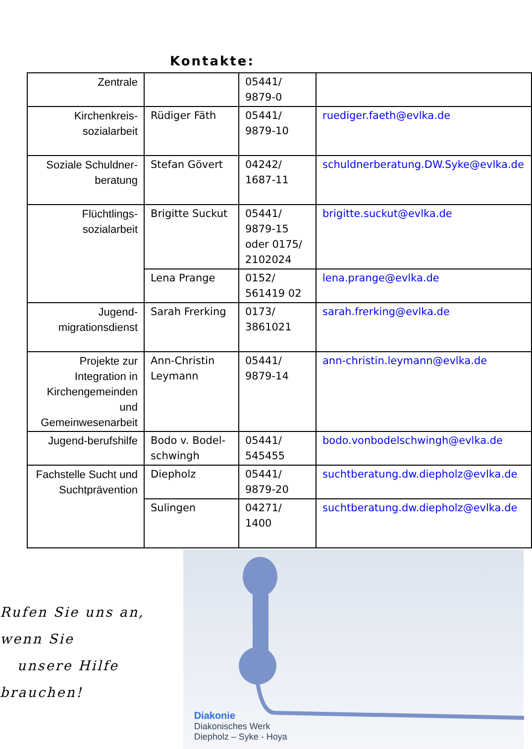Kontakte:
| Zentrale | | 05441/ 9879-0 | |
| Kirchenkreis-sozialarbeit | Rüdiger Fäth | 05441/ 9879-10 | ruediger.faeth@evlka.de |
| Soziale Schuldner-beratung | Stefan Gövert | 04242/ 1687-11 | schuldnerberatung.DW.Syke@evlka.de |
| Flüchtlings-sozialarbeit | Brigitte Suckut | 05441/ 9879-15 oder 0175/ 2102024 | brigitte.suckut@evlka.de |
| | Lena Prange | 0152/ 561419 02 | lena.prange@evlka.de |
| Jugend-migrationsdienst | Sarah Frerking | 0173/ 3861021 | sarah.frerking@evlka.de |
| Projekte zur Integration in Kirchengemeinden und Gemeinwesenarbeit | Ann-Christin Leymann | 05441/ 9879-14 | ann-christin.leymann@evlka.de |
| Jugend-berufshilfe | Bodo v. Bodel-schwingh | 05441/ 545455 | bodo.vonbodelschwingh@evlka.de |
| Fachstelle Sucht und Suchtprävention | Diepholz | 05441/ 9879-20 | suchtberatung.dw.diepholz@evlka.de |
| | Sulingen | 04271/ 1400 | suchtberatung.dw.diepholz@evlka.de |
Rufen Sie uns an, wenn Sie
unsere Hilfe brauchen!
Diakonie
Diakonisches Werk
Diepholz – Syke - Hoya